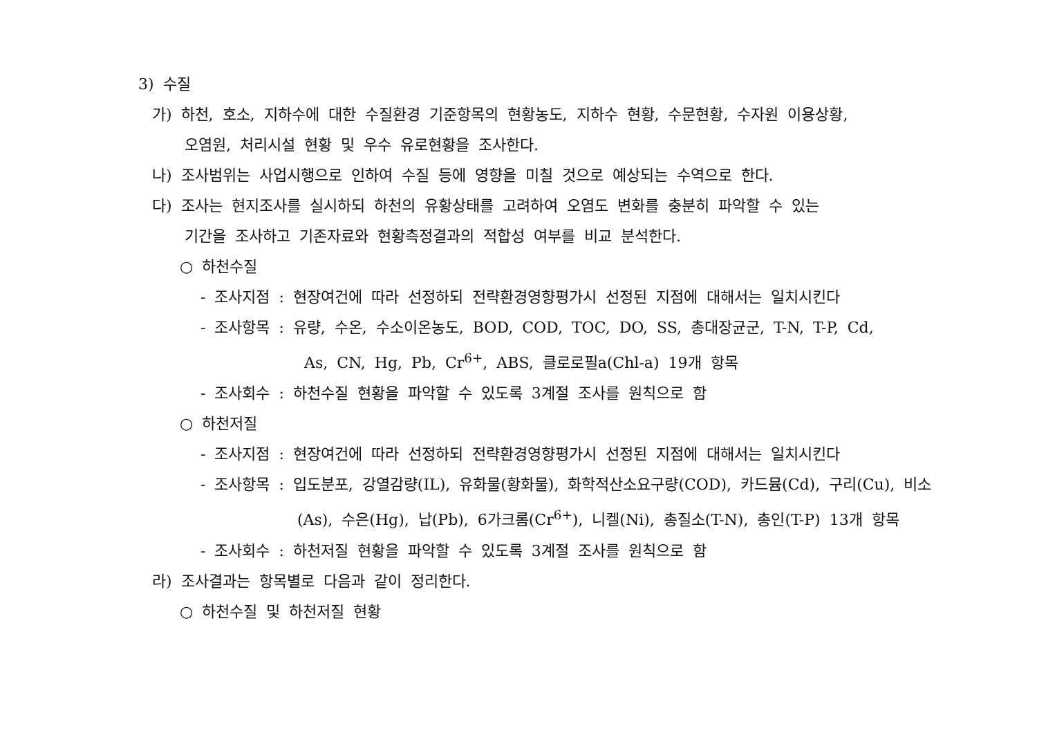3) 수질
가) 하천, 호소, 지하수에 대한 수질환경 기준항목의 현황농도, 지하수 현황, 수문현황, 수자원 이용상황,
오염원, 처리시설 현황 및 우수 유로현황을 조사한다.
나) 조사범위는 사업시행으로 인하여 수질 등에 영향을 미칠 것으로 예상되는 수역으로 한다.
다) 조사는 현지조사를 실시하되 하천의 유황상태를 고려하여 오염도 변화를 충분히 파악할 수 있는
기간을 조사하고 기존자료와 현황측정결과의 적합성 여부를 비교 분석한다.
○ 하천수질
- 조사지점 : 현장여건에 따라 선정하되 전략환경영향평가시 선정된 지점에 대해서는 일치시킨다
- 조사항목 : 유량, 수온, 수소이온농도, BOD, COD, TOC, DO, SS, 총대장균군, T-N, T-P, Cd,
As, CN, Hg, Pb, Cr<sup>6+</sup>, ABS, 클로로필a(Chl-a) 19개 항목
- 조사회수 : 하천수질 현황을 파악할 수 있도록 3계절 조사를 원칙으로 함
○ 하천저질
- 조사지점 : 현장여건에 따라 선정하되 전략환경영향평가시 선정된 지점에 대해서는 일치시킨다
- 조사항목 : 입도분포, 강열감량(IL), 유화물(황화물), 화학적산소요구량(COD), 카드뮴(Cd), 구리(Cu), 비소
(As), 수은(Hg), 납(Pb), 6가크롬(Cr<sup>6+</sup>), 니켈(Ni), 총질소(T-N), 총인(T-P) 13개 항목
- 조사회수 : 하천저질 현황을 파악할 수 있도록 3계절 조사를 원칙으로 함
라) 조사결과는 항목별로 다음과 같이 정리한다.
○ 하천수질 및 하천저질 현황